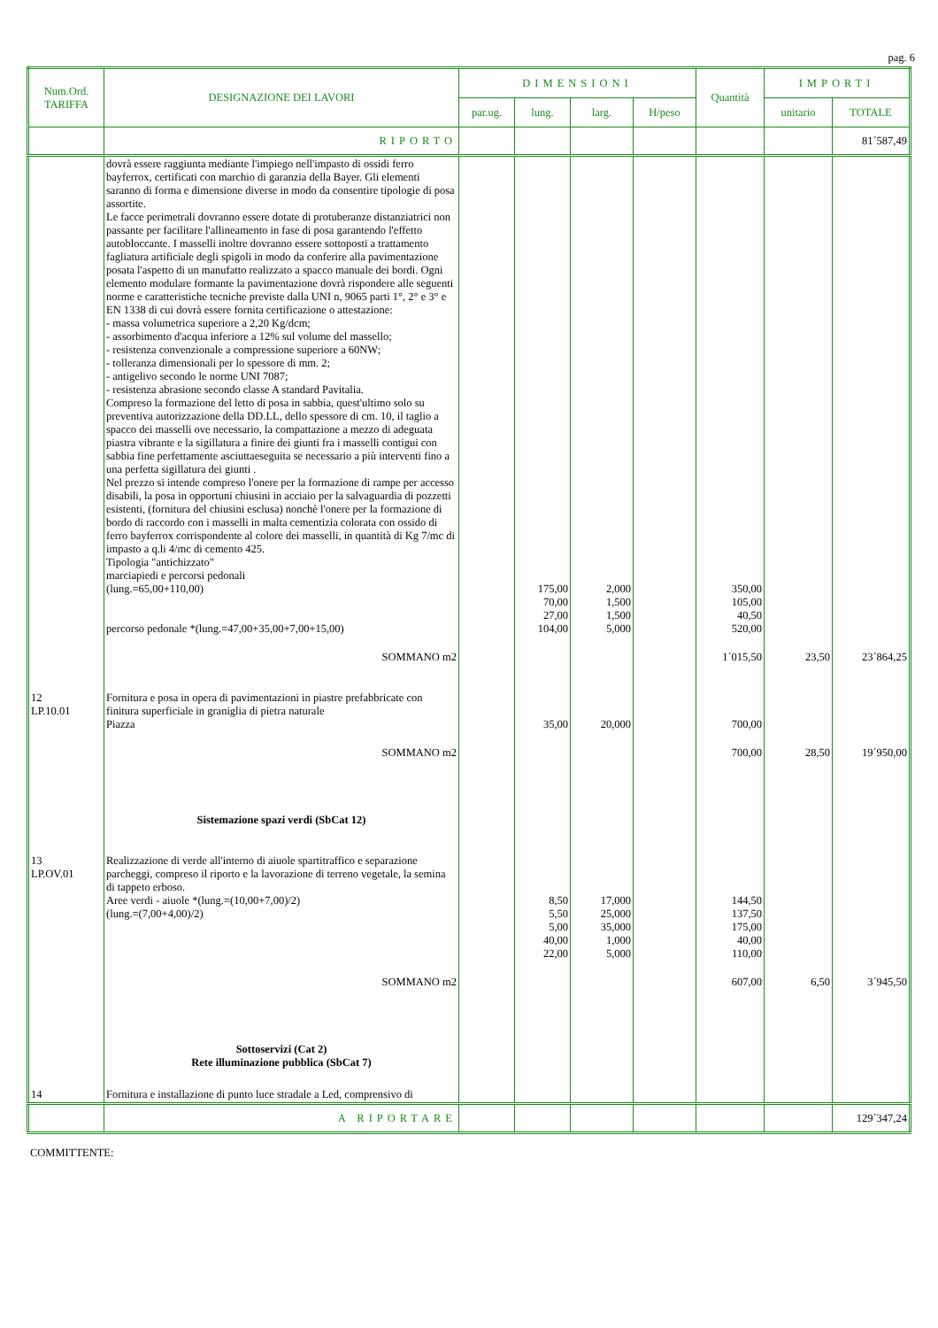pag. 6
| Num.Ord. TARIFFA | DESIGNAZIONE DEI LAVORI | DIMENSIONI | | | | Quantità | IMPORTI | |
| --- | --- | --- | --- | --- | --- | --- | --- | --- |
| | | par.ug. | lung. | larg. | H/peso | | unitario | TOTALE |
| | RIPORTO | | | | | | | 81´587,49 |
| | dovrà essere raggiunta mediante l'impiego nell'impasto di ossidi ferro bayferrox, certificati con marchio di garanzia della Bayer. Gli elementi saranno di forma e dimensione diverse in modo da consentire tipologie di posa assortite. Le facce perimetrali dovranno essere dotate di protuberanze distanziatrici non passante per facilitare l'allineamento in fase di posa garantendo l'effetto autobloccante. I masselli inoltre dovranno essere sottoposti a trattamento fagliatura artificiale degli spigoli in modo da conferire alla pavimentazione posata l'aspetto di un manufatto realizzato a spacco manuale dei bordi. Ogni elemento modulare formante la pavimentazione dovrà rispondere alle seguenti norme e caratteristiche tecniche previste dalla UNI n, 9065 parti 1°, 2° e 3° e EN 1338 di cui dovrà essere fornita certificazione o attestazione: - massa volumetrica superiore a 2,20 Kg/dcm; - assorbimento d'acqua inferiore a 12% sul volume del massello; - resistenza convenzionale a compressione superiore a 60NW; - tolleranza dimensionali per lo spessore di mm. 2; - antigelivo secondo le norme UNI 7087; - resistenza abrasione secondo classe A standard Pavitalia. Compreso la formazione del letto di posa in sabbia, quest'ultimo solo su preventiva autorizzazione della DD.LL, dello spessore di cm. 10, il taglio a spacco dei masselli ove necessario, la compattazione a mezzo di adeguata piastra vibrante e la sigillatura a finire dei giunti fra i masselli contigui con sabbia fine perfettamente asciuttaeseguita se necessario a più interventi fino a una perfetta sigillatura dei giunti . Nel prezzo si intende compreso l'onere per la formazione di rampe per accesso disabili, la posa in opportuni chiusini in acciaio per la salvaguardia di pozzetti esistenti, (fornitura del chiusini esclusa) nonchè l'onere per la formazione di bordo di raccordo con i masselli in malta cementizia colorata con ossido di ferro bayferrox corrispondente al colore dei masselli, in quantità di Kg 7/mc di impasto a q.li 4/mc di cemento 425. Tipologia "antichizzato" marciapiedi e percorsi pedonali (lung.=65,00+110,00) percorso pedonale *(lung.=47,00+35,00+7,00+15,00) | | 175,00 70,00 27,00 104,00 | 2,000 1,500 1,500 5,000 | | 350,00 105,00 40,50 520,00 | | |
| | SOMMANO m2 | | | | | 1´015,50 | 23,50 | 23´864,25 |
| 12 LP.10.01 | Fornitura e posa in opera di pavimentazioni in piastre prefabbricate con finitura superficiale in graniglia di pietra naturale Piazza | | 35,00 | 20,000 | | 700,00 | | |
| | SOMMANO m2 | | | | | 700,00 | 28,50 | 19´950,00 |
| | Sistemazione spazi verdi (SbCat 12) | | | | | | | |
| 13 LP.OV.01 | Realizzazione di verde all'interno di aiuole spartitraffico e separazione parcheggi, compreso il riporto e la lavorazione di terreno vegetale, la semina di tappeto erboso. Aree verdi - aiuole *(lung.=(10,00+7,00)/2) (lung.=(7,00+4,00)/2) | | 8,50 5,50 5,00 40,00 22,00 | 17,000 25,000 35,000 1,000 5,000 | | 144,50 137,50 175,00 40,00 110,00 | | |
| | SOMMANO m2 | | | | | 607,00 | 6,50 | 3´945,50 |
| | Sottoservizi (Cat 2) Rete illuminazione pubblica (SbCat 7) | | | | | | | |
| 14 | Fornitura e installazione di punto luce stradale a Led, comprensivo di | | | | | | | |
| | A RIPORTARE | | | | | | | 129´347,24 |
COMMITTENTE: